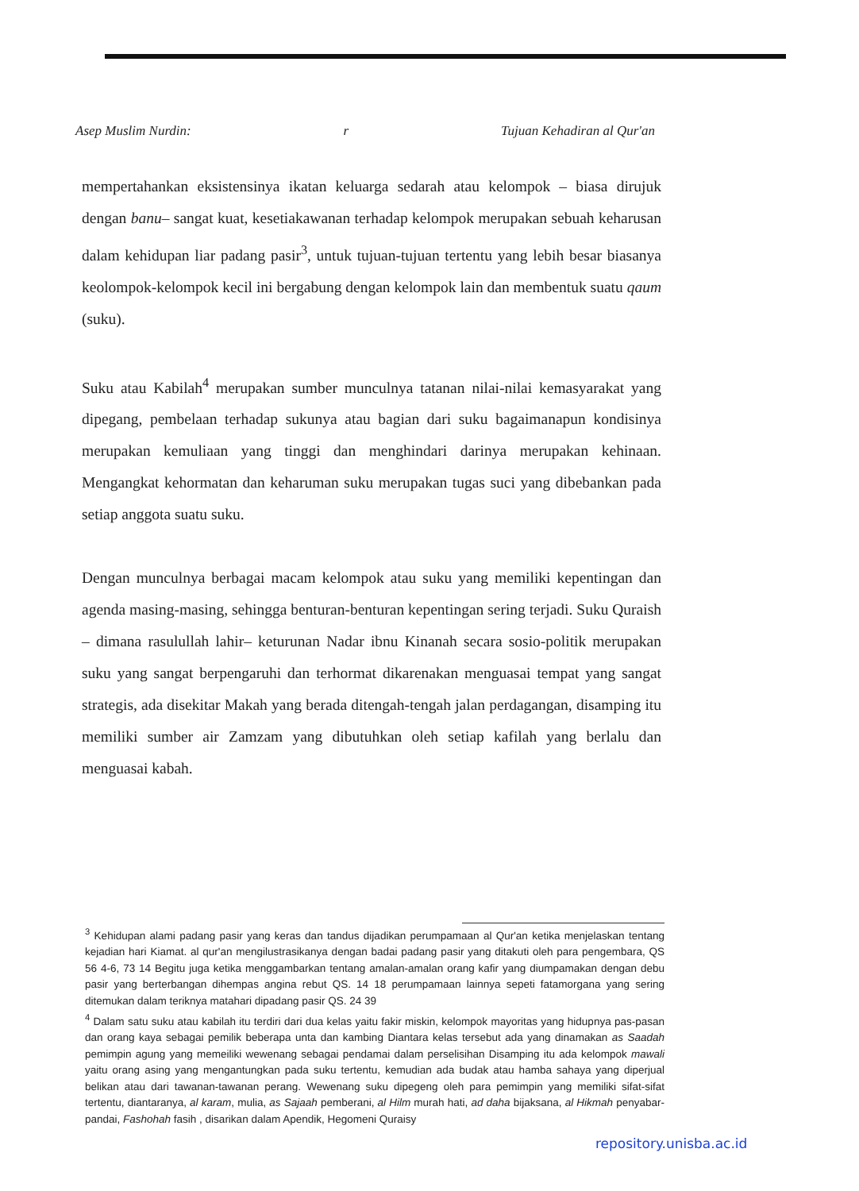Asep Muslim Nurdin: r Tujuan Kehadiran al Qur'an
mempertahankan eksistensinya ikatan keluarga sedarah atau kelompok – biasa dirujuk dengan banu– sangat kuat, kesetiakawanan terhadap kelompok merupakan sebuah keharusan dalam kehidupan liar padang pasir<sup>3</sup>, untuk tujuan-tujuan tertentu yang lebih besar biasanya keolompok-kelompok kecil ini bergabung dengan kelompok lain dan membentuk suatu qaum (suku).
Suku atau Kabilah<sup>4</sup> merupakan sumber munculnya tatanan nilai-nilai kemasyarakat yang dipegang, pembelaan terhadap sukunya atau bagian dari suku bagaimanapun kondisinya merupakan kemuliaan yang tinggi dan menghindari darinya merupakan kehinaan. Mengangkat kehormatan dan keharuman suku merupakan tugas suci yang dibebankan pada setiap anggota suatu suku.
Dengan munculnya berbagai macam kelompok atau suku yang memiliki kepentingan dan agenda masing-masing, sehingga benturan-benturan kepentingan sering terjadi. Suku Quraish – dimana rasulullah lahir– keturunan Nadar ibnu Kinanah secara sosio-politik merupakan suku yang sangat berpengaruhi dan terhormat dikarenakan menguasai tempat yang sangat strategis, ada disekitar Makah yang berada ditengah-tengah jalan perdagangan, disamping itu memiliki sumber air Zamzam yang dibutuhkan oleh setiap kafilah yang berlalu dan menguasai kabah.
<sup>3</sup> Kehidupan alami padang pasir yang keras dan tandus dijadikan perumpamaan al Qur'an ketika menjelaskan tentang kejadian hari Kiamat. al qur'an mengilustrasikanya dengan badai padang pasir yang ditakuti oleh para pengembara, QS 56 4-6, 73 14 Begitu juga ketika menggambarkan tentang amalan-amalan orang kafir yang diumpamakan dengan debu pasir yang berterbangan dihempas angina rebut QS. 14 18 perumpamaan lainnya sepeti fatamorgana yang sering ditemukan dalam teriknya matahari dipadang pasir QS. 24 39
<sup>4</sup> Dalam satu suku atau kabilah itu terdiri dari dua kelas yaitu fakir miskin, kelompok mayoritas yang hidupnya pas-pasan dan orang kaya sebagai pemilik beberapa unta dan kambing Diantara kelas tersebut ada yang dinamakan as Saadah pemimpin agung yang memeiliki wewenang sebagai pendamai dalam perselisihan Disamping itu ada kelompok mawali yaitu orang asing yang mengantungkan pada suku tertentu, kemudian ada budak atau hamba sahaya yang diperjual belikan atau dari tawanan-tawanan perang. Wewenang suku dipegeng oleh para pemimpin yang memiliki sifat-sifat tertentu, diantaranya, al karam, mulia, as Sajaah pemberani, al Hilm murah hati, ad daha bijaksana, al Hikmah penyabar-pandai, Fashohah fasih , disarikan dalam Apendik, Hegomeni Quraisy
repository.unisba.ac.id